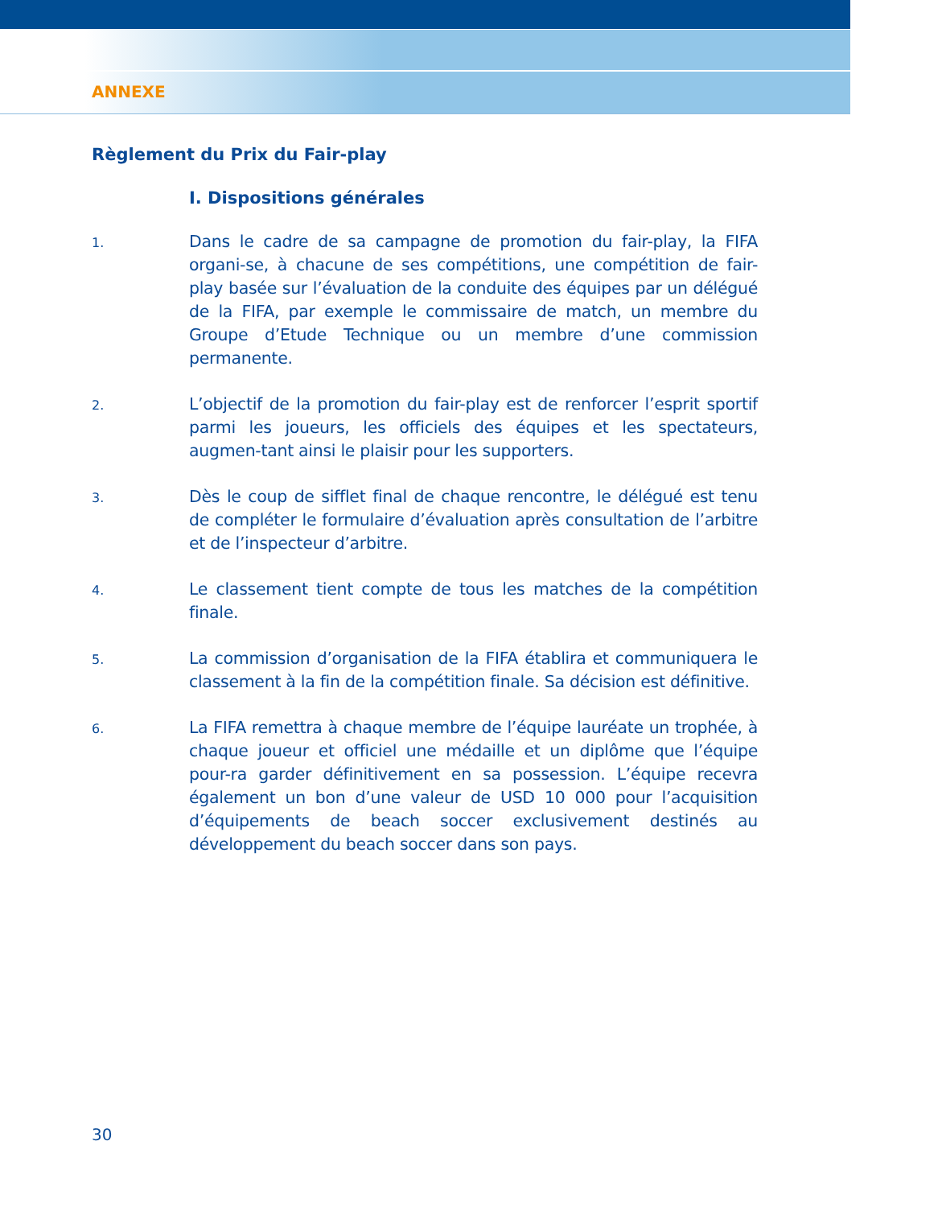ANNEXE
Règlement du Prix du Fair-play
I. Dispositions générales
1.
Dans le cadre de sa campagne de promotion du fair-play, la FIFA organi-se, à chacune de ses compétitions, une compétition de fair-play basée sur l’évaluation de la conduite des équipes par un délégué de la FIFA, par exemple le commissaire de match, un membre du Groupe d’Etude Technique ou un membre d’une commission permanente.
2.
L’objectif de la promotion du fair-play est de renforcer l’esprit sportif parmi les joueurs, les officiels des équipes et les spectateurs, augmen-tant ainsi le plaisir pour les supporters.
3.
Dès le coup de sifflet final de chaque rencontre, le délégué est tenu de compléter le formulaire d’évaluation après consultation de l’arbitre et de l’inspecteur d’arbitre.
4.
Le classement tient compte de tous les matches de la compétition finale.
5.
La commission d’organisation de la FIFA établira et communiquera le classement à la fin de la compétition finale. Sa décision est définitive.
6.
La FIFA remettra à chaque membre de l’équipe lauréate un trophée, à chaque joueur et officiel une médaille et un diplôme que l’équipe pour-ra garder définitivement en sa possession. L’équipe recevra également un bon d’une valeur de USD 10 000 pour l’acquisition d’équipements de beach soccer exclusivement destinés au développement du beach soccer dans son pays.
30